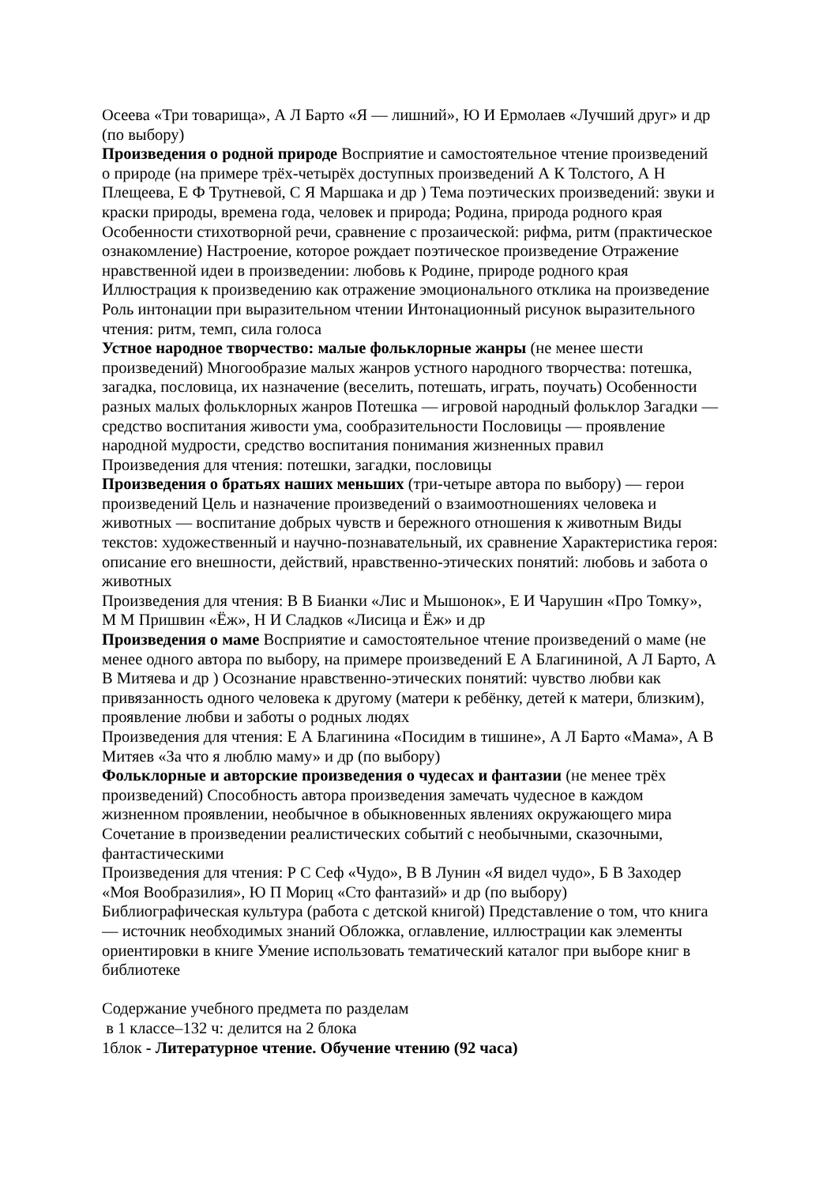Осеева «Три товарища», А Л Барто «Я — лишний», Ю И Ермолаев «Лучший друг» и др (по выбору)
Произведения о родной природе Восприятие и самостоятельное чтение произведений о природе (на примере трёх-четырёх доступных произведений А К Толстого, А Н Плещеева, Е Ф Трутневой, С Я Маршака и др ) Тема поэтических произведений: звуки и краски природы, времена года, человек и природа; Родина, природа родного края Особенности стихотворной речи, сравнение с прозаической: рифма, ритм (практическое ознакомление) Настроение, которое рождает поэтическое произведение Отражение нравственной идеи в произведении: любовь к Родине, природе родного края Иллюстрация к произведению как отражение эмоционального отклика на произведение Роль интонации при выразительном чтении Интонационный рисунок выразительного чтения: ритм, темп, сила голоса
Устное народное творчество: малые фольклорные жанры (не менее шести произведений) Многообразие малых жанров устного народного творчества: потешка, загадка, пословица, их назначение (веселить, потешать, играть, поучать) Особенности разных малых фольклорных жанров Потешка — игровой народный фольклор Загадки — средство воспитания живости ума, сообразительности Пословицы — проявление народной мудрости, средство воспитания понимания жизненных правил
Произведения для чтения: потешки, загадки, пословицы
Произведения о братьях наших меньших (три-четыре автора по выбору) — герои произведений Цель и назначение произведений о взаимоотношениях человека и животных — воспитание добрых чувств и бережного отношения к животным Виды текстов: художественный и научно-познавательный, их сравнение Характеристика героя: описание его внешности, действий, нравственно-этических понятий: любовь и забота о животных
Произведения для чтения: В В Бианки «Лис и Мышонок», Е И Чарушин «Про Томку», М М Пришвин «Ёж», Н И Сладков «Лисица и Ёж» и др
Произведения о маме Восприятие и самостоятельное чтение произведений о маме (не менее одного автора по выбору, на примере произведений Е А Благининой, А Л Барто, А В Митяева и др ) Осознание нравственно-этических понятий: чувство любви как привязанность одного человека к другому (матери к ребёнку, детей к матери, близким), проявление любви и заботы о родных людях
Произведения для чтения: Е А Благинина «Посидим в тишине», А Л Барто «Мама», А В Митяев «За что я люблю маму» и др (по выбору)
Фольклорные и авторские произведения о чудесах и фантазии (не менее трёх произведений) Способность автора произведения замечать чудесное в каждом жизненном проявлении, необычное в обыкновенных явлениях окружающего мира Сочетание в произведении реалистических событий с необычными, сказочными, фантастическими
Произведения для чтения: Р С Сеф «Чудо», В В Лунин «Я видел чудо», Б В Заходер «Моя Вообразилия», Ю П Мориц «Сто фантазий» и др (по выбору)
Библиографическая культура (работа с детской книгой) Представление о том, что книга — источник необходимых знаний Обложка, оглавление, иллюстрации как элементы ориентировки в книге Умение использовать тематический каталог при выборе книг в библиотеке
Содержание учебного предмета по разделам
в 1 классе–132 ч: делится на 2 блока
1блок - Литературное чтение. Обучение чтению (92 часа)